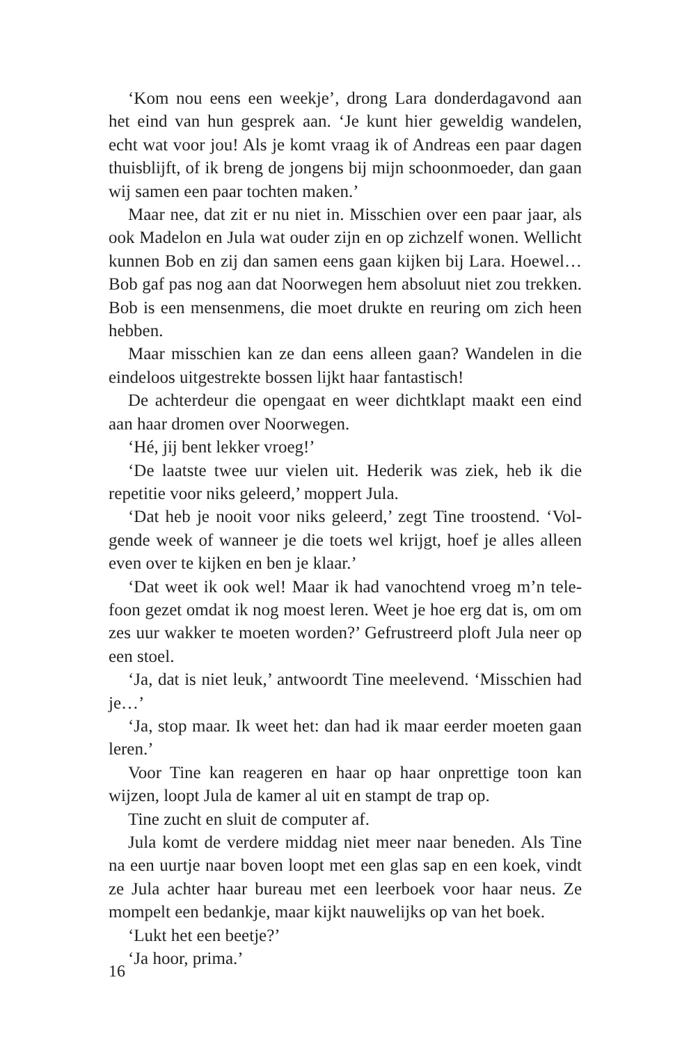‘Kom nou eens een weekje’, drong Lara donderdagavond aan het eind van hun gesprek aan. ‘Je kunt hier geweldig wandelen, echt wat voor jou! Als je komt vraag ik of Andreas een paar dagen thuisblijft, of ik breng de jongens bij mijn schoonmoeder, dan gaan wij samen een paar tochten maken.’
Maar nee, dat zit er nu niet in. Misschien over een paar jaar, als ook Madelon en Jula wat ouder zijn en op zichzelf wonen. Wellicht kunnen Bob en zij dan samen eens gaan kijken bij Lara. Hoewel… Bob gaf pas nog aan dat Noorwegen hem absoluut niet zou trekken. Bob is een mensenmens, die moet drukte en reuring om zich heen hebben.
Maar misschien kan ze dan eens alleen gaan? Wandelen in die eindeloos uitgestrekte bossen lijkt haar fantastisch!
De achterdeur die opengaat en weer dichtklapt maakt een eind aan haar dromen over Noorwegen.
‘Hé, jij bent lekker vroeg!’
‘De laatste twee uur vielen uit. Hederik was ziek, heb ik die repetitie voor niks geleerd,’ moppert Jula.
‘Dat heb je nooit voor niks geleerd,’ zegt Tine troostend. ‘Vol­gende week of wanneer je die toets wel krijgt, hoef je alles alleen even over te kijken en ben je klaar.’
‘Dat weet ik ook wel! Maar ik had vanochtend vroeg m’n tele­foon gezet omdat ik nog moest leren. Weet je hoe erg dat is, om om zes uur wakker te moeten worden?’ Gefrustreerd ploft Jula neer op een stoel.
‘Ja, dat is niet leuk,’ antwoordt Tine meelevend. ‘Misschien had je…’
‘Ja, stop maar. Ik weet het: dan had ik maar eerder moeten gaan leren.’
Voor Tine kan reageren en haar op haar onprettige toon kan wijzen, loopt Jula de kamer al uit en stampt de trap op.
Tine zucht en sluit de computer af.
Jula komt de verdere middag niet meer naar beneden. Als Tine na een uurtje naar boven loopt met een glas sap en een koek, vindt ze Jula achter haar bureau met een leerboek voor haar neus. Ze mompelt een bedankje, maar kijkt nauwelijks op van het boek.
‘Lukt het een beetje?’
‘Ja hoor, prima.’
16